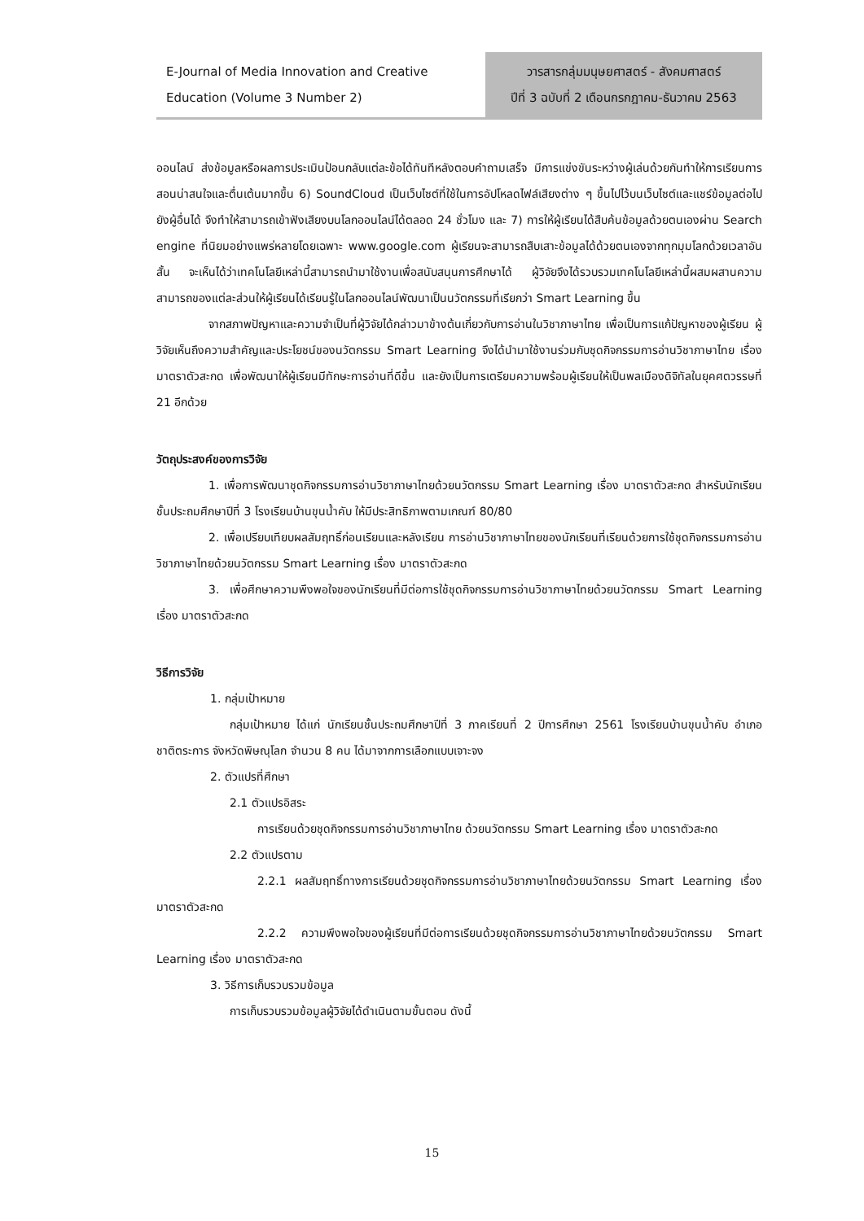E-Journal of Media Innovation and Creative Education (Volume 3 Number 2)
วารสารกลุ่มมนุษยศาสตร์ - สังคมศาสตร์
ปีที่ 3 ฉบับที่ 2 เดือนกรกฎาคม-ธันวาคม 2563
ออนไลน์ ส่งข้อมูลหรือผลการประเมินป้อนกลับแต่ละข้อได้ทันทีหลังตอบคำถามเสร็จ มีการแข่งขันระหว่างผู้เล่นด้วยกันทำให้การเรียนการสอนน่าสนใจและตื่นเต้นมากขึ้น 6) SoundCloud เป็นเว็บไซต์ที่ใช้ในการอัปโหลดไฟล์เสียงต่าง ๆ ขึ้นไปไว้บนเว็บไซต์และแชร์ข้อมูลต่อไปยังผู้อื่นได้ จึงทำให้สามารถเข้าฟังเสียงบนโลกออนไลน์ได้ตลอด 24 ชั่วโมง และ 7) การให้ผู้เรียนได้สืบค้นข้อมูลด้วยตนเองผ่าน Search engine ที่นิยมอย่างแพร่หลายโดยเฉพาะ www.google.com ผู้เรียนจะสามารถสืบเสาะข้อมูลได้ด้วยตนเองจากทุกมุมโลกด้วยเวลาอันสั้น จะเห็นได้ว่าเทคโนโลยีเหล่านี้สามารถนำมาใช้งานเพื่อสนับสนุนการศึกษาได้ ผู้วิจัยจึงได้รวบรวมเทคโนโลยีเหล่านี้ผสมผสานความสามารถของแต่ละส่วนให้ผู้เรียนได้เรียนรู้ในโลกออนไลน์พัฒนาเป็นนวัตกรรมที่เรียกว่า Smart Learning ขึ้น
จากสภาพปัญหาและความจำเป็นที่ผู้วิจัยได้กล่าวมาข้างต้นเกี่ยวกับการอ่านในวิชาภาษาไทย เพื่อเป็นการแก้ปัญหาของผู้เรียน ผู้วิจัยเห็นถึงความสำคัญและประโยชน์ของนวัตกรรม Smart Learning จึงได้นำมาใช้งานร่วมกับชุดกิจกรรมการอ่านวิชาภาษาไทย เรื่องมาตราตัวสะกด เพื่อพัฒนาให้ผู้เรียนมีทักษะการอ่านที่ดีขึ้น และยังเป็นการเตรียมความพร้อมผู้เรียนให้เป็นพลเมืองดิจิทัลในยุคศตวรรษที่ 21 อีกด้วย
วัตถุประสงค์ของการวิจัย
1. เพื่อการพัฒนาชุดกิจกรรมการอ่านวิชาภาษาไทยด้วยนวัตกรรม Smart Learning เรื่อง มาตราตัวสะกด สำหรับนักเรียนชั้นประถมศึกษาปีที่ 3 โรงเรียนบ้านขุนน้ำคับ ให้มีประสิทธิภาพตามเกณฑ์ 80/80
2. เพื่อเปรียบเทียบผลสัมฤทธิ์ก่อนเรียนและหลังเรียน การอ่านวิชาภาษาไทยของนักเรียนที่เรียนด้วยการใช้ชุดกิจกรรมการอ่านวิชาภาษาไทยด้วยนวัตกรรม Smart Learning เรื่อง มาตราตัวสะกด
3. เพื่อศึกษาความพึงพอใจของนักเรียนที่มีต่อการใช้ชุดกิจกรรมการอ่านวิชาภาษาไทยด้วยนวัตกรรม Smart Learning เรื่อง มาตราตัวสะกด
วิธีการวิจัย
1. กลุ่มเป้าหมาย
กลุ่มเป้าหมาย ได้แก่ นักเรียนชั้นประถมศึกษาปีที่ 3 ภาคเรียนที่ 2 ปีการศึกษา 2561 โรงเรียนบ้านขุนน้ำคับ อำเภอชาติตระการ จังหวัดพิษณุโลก จำนวน 8 คน ได้มาจากการเลือกแบบเจาะจง
2. ตัวแปรที่ศึกษา
2.1 ตัวแปรอิสระ
การเรียนด้วยชุดกิจกรรมการอ่านวิชาภาษาไทย ด้วยนวัตกรรม Smart Learning เรื่อง มาตราตัวสะกด
2.2 ตัวแปรตาม
2.2.1 ผลสัมฤทธิ์ทางการเรียนด้วยชุดกิจกรรมการอ่านวิชาภาษาไทยด้วยนวัตกรรม Smart Learning เรื่อง มาตราตัวสะกด
2.2.2 ความพึงพอใจของผู้เรียนที่มีต่อการเรียนด้วยชุดกิจกรรมการอ่านวิชาภาษาไทยด้วยนวัตกรรม Smart Learning เรื่อง มาตราตัวสะกด
3. วิธีการเก็บรวบรวมข้อมูล
การเก็บรวบรวมข้อมูลผู้วิจัยได้ดำเนินตามขั้นตอน ดังนี้
15